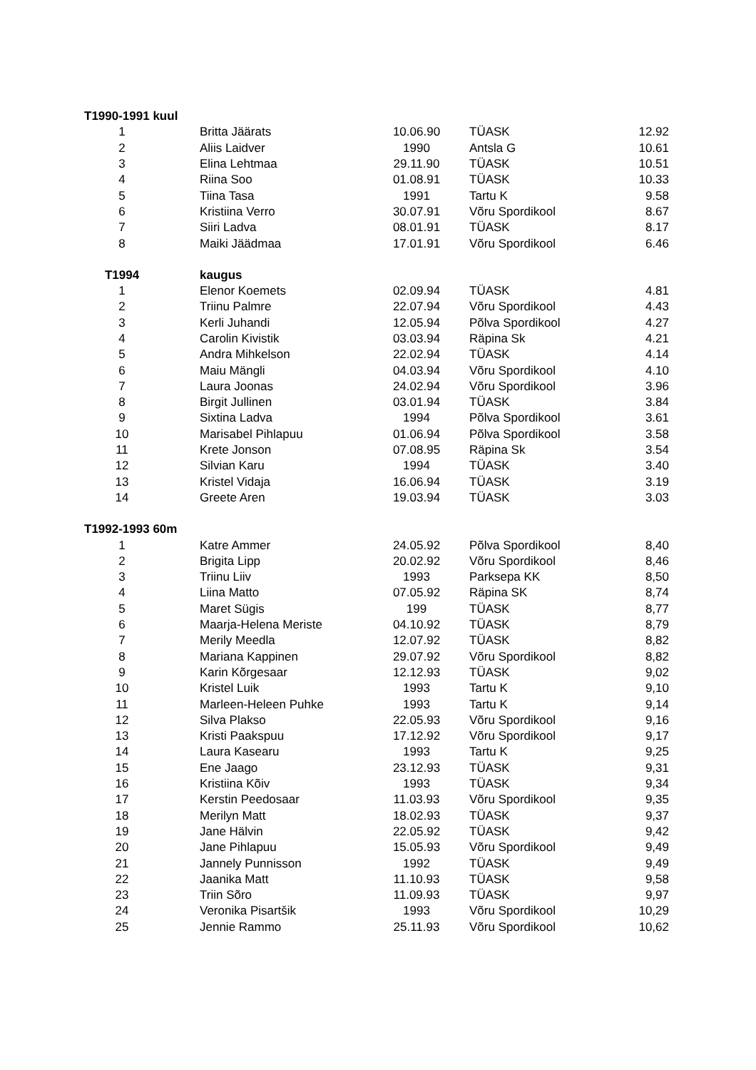| T1990-1991 kuul | | | | |
| 1 | Britta Jäärats | 10.06.90 | TÜASK | 12.92 |
| 2 | Aliis Laidver | 1990 | Antsla G | 10.61 |
| 3 | Elina Lehtmaa | 29.11.90 | TÜASK | 10.51 |
| 4 | Riina Soo | 01.08.91 | TÜASK | 10.33 |
| 5 | Tiina Tasa | 1991 | Tartu K | 9.58 |
| 6 | Kristiina Verro | 30.07.91 | Võru Spordikool | 8.67 |
| 7 | Siiri Ladva | 08.01.91 | TÜASK | 8.17 |
| 8 | Maiki Jäädmaa | 17.01.91 | Võru Spordikool | 6.46 |
| T1994 | kaugus | | | |
| 1 | Elenor Koemets | 02.09.94 | TÜASK | 4.81 |
| 2 | Triinu Palmre | 22.07.94 | Võru Spordikool | 4.43 |
| 3 | Kerli Juhandi | 12.05.94 | Põlva Spordikool | 4.27 |
| 4 | Carolin Kivistik | 03.03.94 | Räpina Sk | 4.21 |
| 5 | Andra Mihkelson | 22.02.94 | TÜASK | 4.14 |
| 6 | Maiu Mängli | 04.03.94 | Võru Spordikool | 4.10 |
| 7 | Laura Joonas | 24.02.94 | Võru Spordikool | 3.96 |
| 8 | Birgit Jullinen | 03.01.94 | TÜASK | 3.84 |
| 9 | Sixtina Ladva | 1994 | Põlva Spordikool | 3.61 |
| 10 | Marisabel Pihlapuu | 01.06.94 | Põlva Spordikool | 3.58 |
| 11 | Krete Jonson | 07.08.95 | Räpina Sk | 3.54 |
| 12 | Silvian Karu | 1994 | TÜASK | 3.40 |
| 13 | Kristel Vidaja | 16.06.94 | TÜASK | 3.19 |
| 14 | Greete Aren | 19.03.94 | TÜASK | 3.03 |
| T1992-1993 60m | | | | |
| 1 | Katre Ammer | 24.05.92 | Põlva Spordikool | 8,40 |
| 2 | Brigita Lipp | 20.02.92 | Võru Spordikool | 8,46 |
| 3 | Triinu Liiv | 1993 | Parksepa KK | 8,50 |
| 4 | Liina Matto | 07.05.92 | Räpina SK | 8,74 |
| 5 | Maret Sügis | 199 | TÜASK | 8,77 |
| 6 | Maarja-Helena Meriste | 04.10.92 | TÜASK | 8,79 |
| 7 | Merily Meedla | 12.07.92 | TÜASK | 8,82 |
| 8 | Mariana Kappinen | 29.07.92 | Võru Spordikool | 8,82 |
| 9 | Karin Kõrgesaar | 12.12.93 | TÜASK | 9,02 |
| 10 | Kristel Luik | 1993 | Tartu K | 9,10 |
| 11 | Marleen-Heleen Puhke | 1993 | Tartu K | 9,14 |
| 12 | Silva Plakso | 22.05.93 | Võru Spordikool | 9,16 |
| 13 | Kristi Paakspuu | 17.12.92 | Võru Spordikool | 9,17 |
| 14 | Laura Kasearu | 1993 | Tartu K | 9,25 |
| 15 | Ene Jaago | 23.12.93 | TÜASK | 9,31 |
| 16 | Kristiina Kõiv | 1993 | TÜASK | 9,34 |
| 17 | Kerstin Peedosaar | 11.03.93 | Võru Spordikool | 9,35 |
| 18 | Merilyn Matt | 18.02.93 | TÜASK | 9,37 |
| 19 | Jane Hälvin | 22.05.92 | TÜASK | 9,42 |
| 20 | Jane Pihlapuu | 15.05.93 | Võru Spordikool | 9,49 |
| 21 | Jannely Punnisson | 1992 | TÜASK | 9,49 |
| 22 | Jaanika Matt | 11.10.93 | TÜASK | 9,58 |
| 23 | Triin Sõro | 11.09.93 | TÜASK | 9,97 |
| 24 | Veronika Pisartšik | 1993 | Võru Spordikool | 10,29 |
| 25 | Jennie Rammo | 25.11.93 | Võru Spordikool | 10,62 |